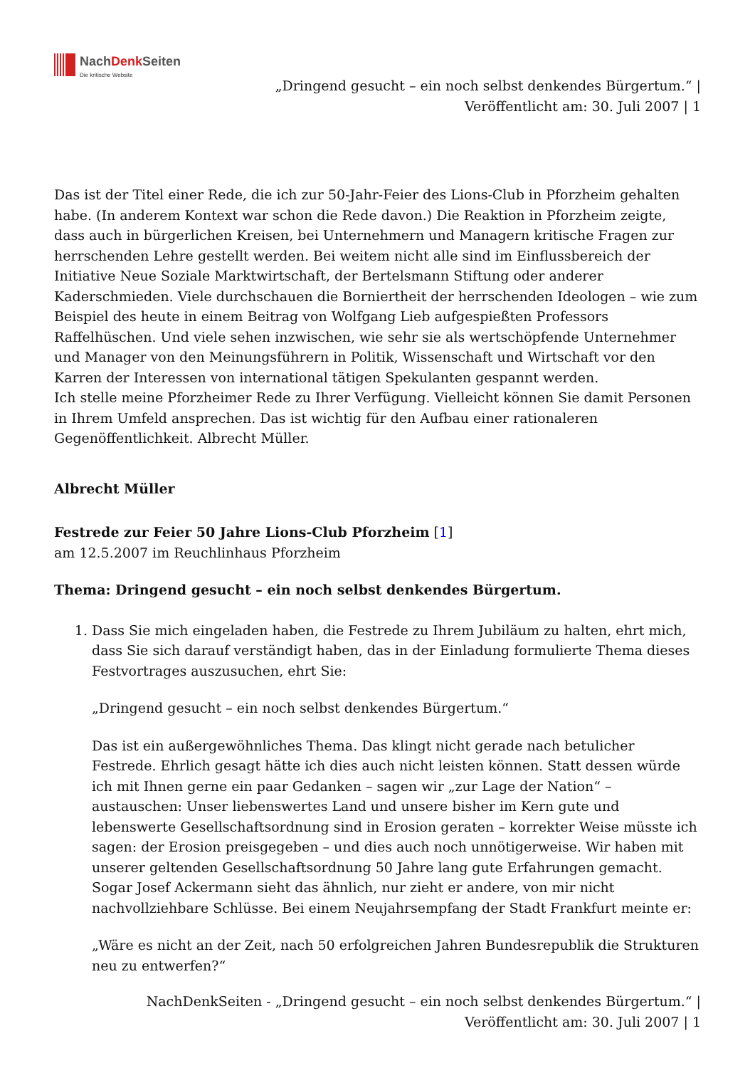NachDenk Seiten
Die kritische Website
„Dringend gesucht – ein noch selbst denkendes Bürgertum.“ |
Veröffentlicht am: 30. Juli 2007 | 1
Das ist der Titel einer Rede, die ich zur 50-Jahr-Feier des Lions-Club in Pforzheim gehalten habe. (In anderem Kontext war schon die Rede davon.) Die Reaktion in Pforzheim zeigte, dass auch in bürgerlichen Kreisen, bei Unternehmern und Managern kritische Fragen zur herrschenden Lehre gestellt werden. Bei weitem nicht alle sind im Einflussbereich der Initiative Neue Soziale Marktwirtschaft, der Bertelsmann Stiftung oder anderer Kaderschmieden. Viele durchschauen die Borniertheit der herrschenden Ideologen – wie zum Beispiel des heute in einem Beitrag von Wolfgang Lieb aufgespießten Professors Raffelhüschen. Und viele sehen inzwischen, wie sehr sie als wertschöpfende Unternehmer und Manager von den Meinungsführern in Politik, Wissenschaft und Wirtschaft vor den Karren der Interessen von international tätigen Spekulanten gespannt werden.
Ich stelle meine Pforzheimer Rede zu Ihrer Verfügung. Vielleicht können Sie damit Personen in Ihrem Umfeld ansprechen. Das ist wichtig für den Aufbau einer rationaleren Gegenöffentlichkeit. Albrecht Müller.
Albrecht Müller
Festrede zur Feier 50 Jahre Lions-Club Pforzheim [1]
am 12.5.2007 im Reuchlinhaus Pforzheim
Thema: Dringend gesucht – ein noch selbst denkendes Bürgertum.
1. Dass Sie mich eingeladen haben, die Festrede zu Ihrem Jubiläum zu halten, ehrt mich, dass Sie sich darauf verständigt haben, das in der Einladung formulierte Thema dieses Festvortrages auszusuchen, ehrt Sie:
„Dringend gesucht – ein noch selbst denkendes Bürgertum.“
Das ist ein außergewöhnliches Thema. Das klingt nicht gerade nach betulicher Festrede. Ehrlich gesagt hätte ich dies auch nicht leisten können. Statt dessen würde ich mit Ihnen gerne ein paar Gedanken – sagen wir „zur Lage der Nation“ – austauschen: Unser liebenswertes Land und unsere bisher im Kern gute und lebenswerte Gesellschaftsordnung sind in Erosion geraten – korrekter Weise müsste ich sagen: der Erosion preisgegeben – und dies auch noch unnötigerweise. Wir haben mit unserer geltenden Gesellschaftsordnung 50 Jahre lang gute Erfahrungen gemacht. Sogar Josef Ackermann sieht das ähnlich, nur zieht er andere, von mir nicht nachvollziehbare Schlüsse. Bei einem Neujahrsempfang der Stadt Frankfurt meinte er:
„Wäre es nicht an der Zeit, nach 50 erfolgreichen Jahren Bundesrepublik die Strukturen neu zu entwerfen?“
NachDenkSeiten - „Dringend gesucht – ein noch selbst denkendes Bürgertum.“ |
Veröffentlicht am: 30. Juli 2007 | 1